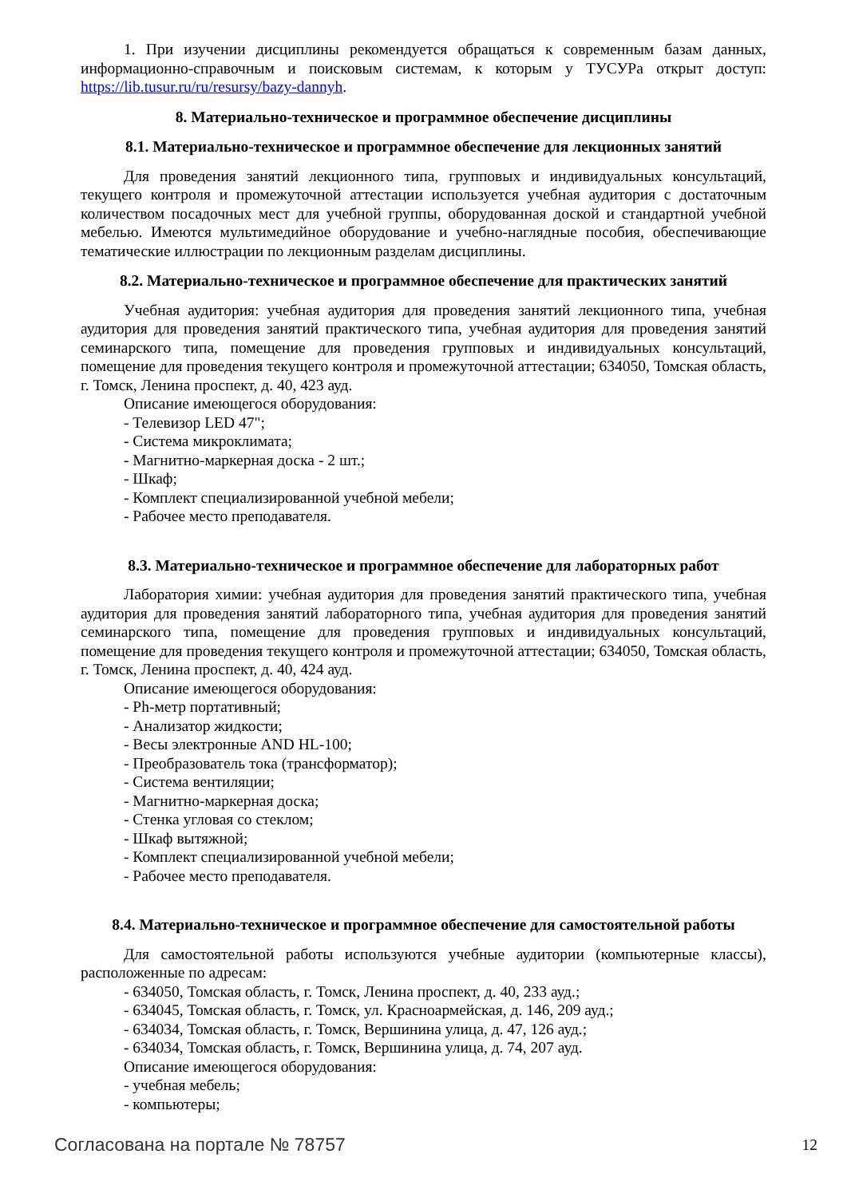1. При изучении дисциплины рекомендуется обращаться к современным базам данных, информационно-справочным и поисковым системам, к которым у ТУСУРа открыт доступ: https://lib.tusur.ru/ru/resursy/bazy-dannyh.
8. Материально-техническое и программное обеспечение дисциплины
8.1. Материально-техническое и программное обеспечение для лекционных занятий
Для проведения занятий лекционного типа, групповых и индивидуальных консультаций, текущего контроля и промежуточной аттестации используется учебная аудитория с достаточным количеством посадочных мест для учебной группы, оборудованная доской и стандартной учебной мебелью. Имеются мультимедийное оборудование и учебно-наглядные пособия, обеспечивающие тематические иллюстрации по лекционным разделам дисциплины.
8.2. Материально-техническое и программное обеспечение для практических занятий
Учебная аудитория: учебная аудитория для проведения занятий лекционного типа, учебная аудитория для проведения занятий практического типа, учебная аудитория для проведения занятий семинарского типа, помещение для проведения групповых и индивидуальных консультаций, помещение для проведения текущего контроля и промежуточной аттестации; 634050, Томская область, г. Томск, Ленина проспект, д. 40, 423 ауд.
Описание имеющегося оборудования:
- Телевизор LED 47";
- Система микроклимата;
- Магнитно-маркерная доска - 2 шт.;
- Шкаф;
- Комплект специализированной учебной мебели;
- Рабочее место преподавателя.
8.3. Материально-техническое и программное обеспечение для лабораторных работ
Лаборатория химии: учебная аудитория для проведения занятий практического типа, учебная аудитория для проведения занятий лабораторного типа, учебная аудитория для проведения занятий семинарского типа, помещение для проведения групповых и индивидуальных консультаций, помещение для проведения текущего контроля и промежуточной аттестации; 634050, Томская область, г. Томск, Ленина проспект, д. 40, 424 ауд.
Описание имеющегося оборудования:
- Ph-метр портативный;
- Анализатор жидкости;
- Весы электронные AND HL-100;
- Преобразователь тока (трансформатор);
- Система вентиляции;
- Магнитно-маркерная доска;
- Стенка угловая со стеклом;
- Шкаф вытяжной;
- Комплект специализированной учебной мебели;
- Рабочее место преподавателя.
8.4. Материально-техническое и программное обеспечение для самостоятельной работы
Для самостоятельной работы используются учебные аудитории (компьютерные классы), расположенные по адресам:
- 634050, Томская область, г. Томск, Ленина проспект, д. 40, 233 ауд.;
- 634045, Томская область, г. Томск, ул. Красноармейская, д. 146, 209 ауд.;
- 634034, Томская область, г. Томск, Вершинина улица, д. 47, 126 ауд.;
- 634034, Томская область, г. Томск, Вершинина улица, д. 74, 207 ауд.
Описание имеющегося оборудования:
- учебная мебель;
- компьютеры;
Согласована на портале № 78757 12